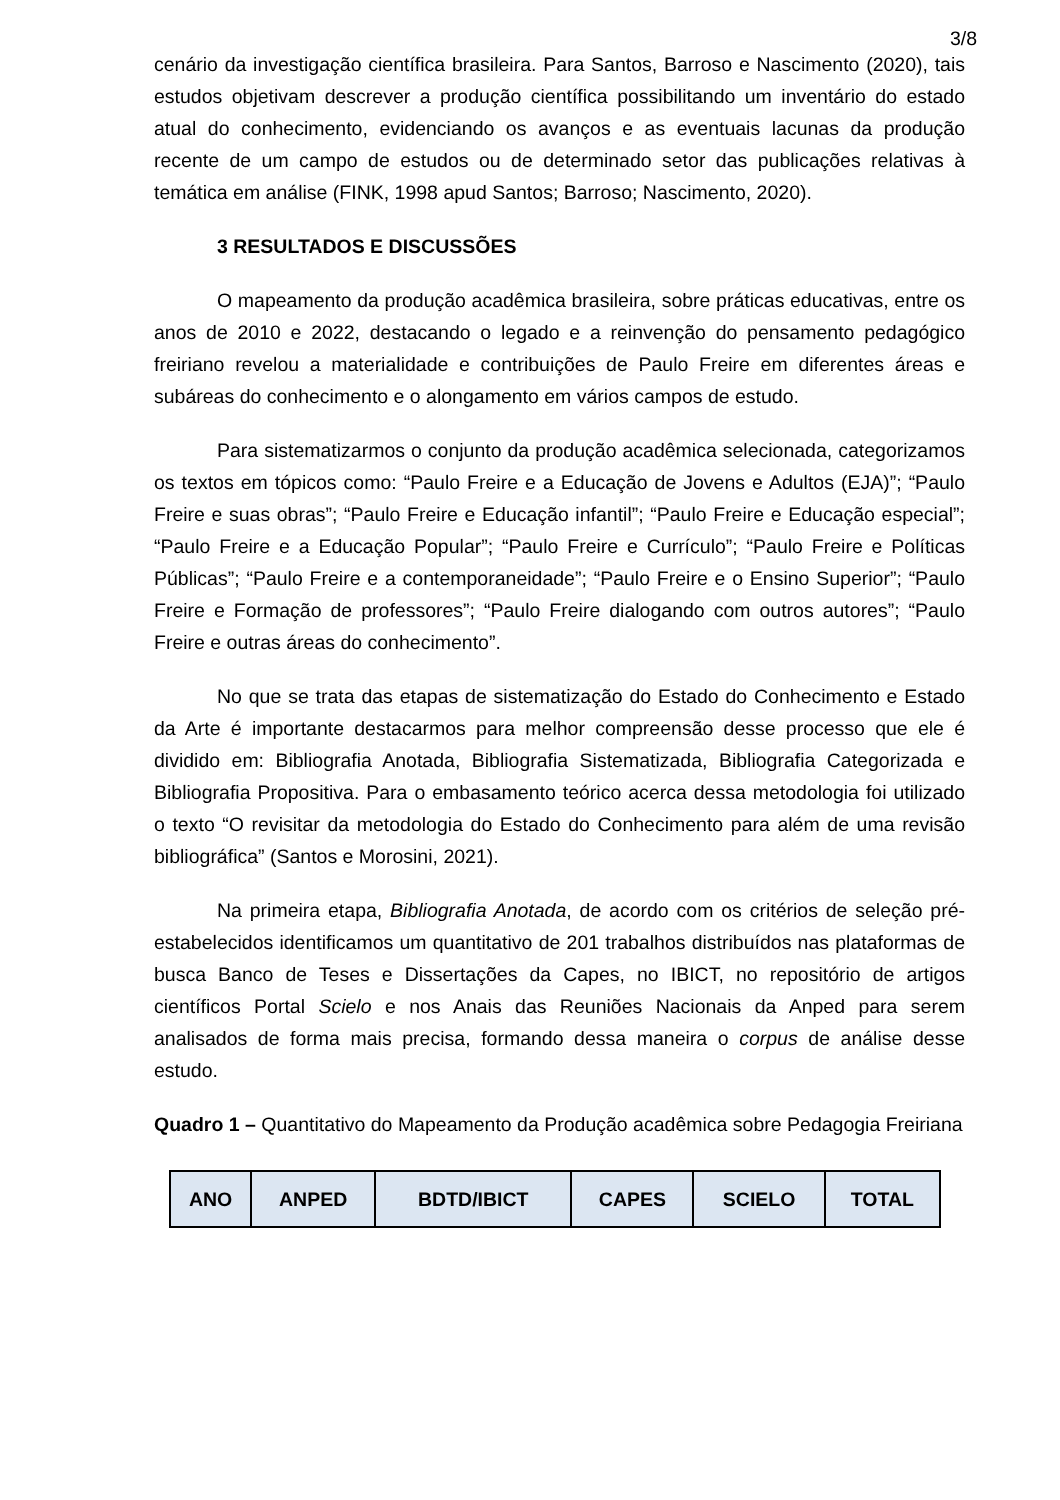3/8
cenário da investigação científica brasileira. Para Santos, Barroso e Nascimento (2020), tais estudos objetivam descrever a produção científica possibilitando um inventário do estado atual do conhecimento, evidenciando os avanços e as eventuais lacunas da produção recente de um campo de estudos ou de determinado setor das publicações relativas à temática em análise (FINK, 1998 apud Santos; Barroso; Nascimento, 2020).
3 RESULTADOS E DISCUSSÕES
O mapeamento da produção acadêmica brasileira, sobre práticas educativas, entre os anos de 2010 e 2022, destacando o legado e a reinvenção do pensamento pedagógico freiriano revelou a materialidade e contribuições de Paulo Freire em diferentes áreas e subáreas do conhecimento e o alongamento em vários campos de estudo.
Para sistematizarmos o conjunto da produção acadêmica selecionada, categorizamos os textos em tópicos como: “Paulo Freire e a Educação de Jovens e Adultos (EJA)”; “Paulo Freire e suas obras”; “Paulo Freire e Educação infantil”; “Paulo Freire e Educação especial”; “Paulo Freire e a Educação Popular”; “Paulo Freire e Currículo”; “Paulo Freire e Políticas Públicas”; “Paulo Freire e a contemporaneidade”; “Paulo Freire e o Ensino Superior”; “Paulo Freire e Formação de professores”; “Paulo Freire dialogando com outros autores”; “Paulo Freire e outras áreas do conhecimento”.
No que se trata das etapas de sistematização do Estado do Conhecimento e Estado da Arte é importante destacarmos para melhor compreensão desse processo que ele é dividido em: Bibliografia Anotada, Bibliografia Sistematizada, Bibliografia Categorizada e Bibliografia Propositiva. Para o embasamento teórico acerca dessa metodologia foi utilizado o texto “O revisitar da metodologia do Estado do Conhecimento para além de uma revisão bibliográfica” (Santos e Morosini, 2021).
Na primeira etapa, Bibliografia Anotada, de acordo com os critérios de seleção pré-estabelecidos identificamos um quantitativo de 201 trabalhos distribuídos nas plataformas de busca Banco de Teses e Dissertações da Capes, no IBICT, no repositório de artigos científicos Portal Scielo e nos Anais das Reuniões Nacionais da Anped para serem analisados de forma mais precisa, formando dessa maneira o corpus de análise desse estudo.
Quadro 1 – Quantitativo do Mapeamento da Produção acadêmica sobre Pedagogia Freiriana
| ANO | ANPED | BDTD/IBICT | CAPES | SCIELO | TOTAL |
| --- | --- | --- | --- | --- | --- |